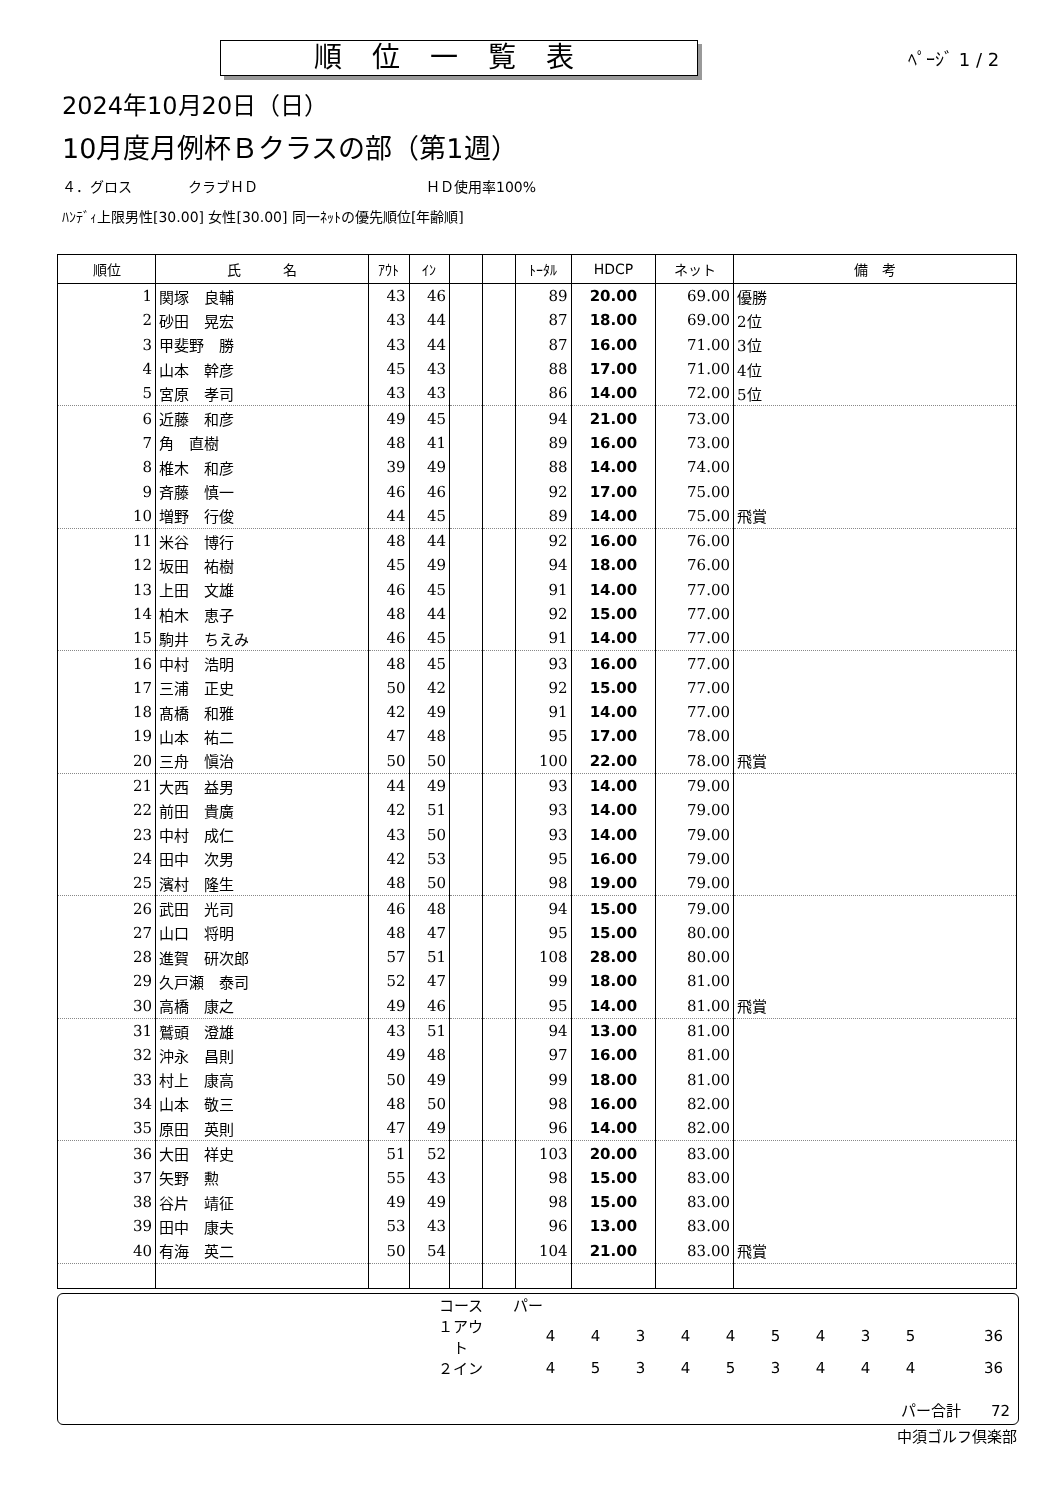順位一覧表
ﾍﾟｰｼﾞ 1 / 2
2024年10月20日（日）
10月度月例杯Ｂクラスの部（第1週）
４．グロス　　　　クラブＨＤ　　　　　　　　　　　　ＨＤ使用率100%
ﾊﾝﾃﾞｨ上限男性[30.00] 女性[30.00] 同一ﾈｯﾄの優先順位[年齢順]
| 順位 | 氏 名 | ｱｳﾄ | ｲﾝ | | | ﾄｰﾀﾙ | HDCP | ネット | 備 考 |
| --- | --- | --- | --- | --- | --- | --- | --- | --- | --- |
| 1 | 関塚 良輔 | 43 | 46 | | | 89 | 20.00 | 69.00 | 優勝 |
| 2 | 砂田 晃宏 | 43 | 44 | | | 87 | 18.00 | 69.00 | 2位 |
| 3 | 甲斐野 勝 | 43 | 44 | | | 87 | 16.00 | 71.00 | 3位 |
| 4 | 山本 幹彦 | 45 | 43 | | | 88 | 17.00 | 71.00 | 4位 |
| 5 | 宮原 孝司 | 43 | 43 | | | 86 | 14.00 | 72.00 | 5位 |
| 6 | 近藤 和彦 | 49 | 45 | | | 94 | 21.00 | 73.00 | |
| 7 | 角 直樹 | 48 | 41 | | | 89 | 16.00 | 73.00 | |
| 8 | 椎木 和彦 | 39 | 49 | | | 88 | 14.00 | 74.00 | |
| 9 | 斉藤 慎一 | 46 | 46 | | | 92 | 17.00 | 75.00 | |
| 10 | 増野 行俊 | 44 | 45 | | | 89 | 14.00 | 75.00 | 飛賞 |
| 11 | 米谷 博行 | 48 | 44 | | | 92 | 16.00 | 76.00 | |
| 12 | 坂田 祐樹 | 45 | 49 | | | 94 | 18.00 | 76.00 | |
| 13 | 上田 文雄 | 46 | 45 | | | 91 | 14.00 | 77.00 | |
| 14 | 柏木 恵子 | 48 | 44 | | | 92 | 15.00 | 77.00 | |
| 15 | 駒井 ちえみ | 46 | 45 | | | 91 | 14.00 | 77.00 | |
| 16 | 中村 浩明 | 48 | 45 | | | 93 | 16.00 | 77.00 | |
| 17 | 三浦 正史 | 50 | 42 | | | 92 | 15.00 | 77.00 | |
| 18 | 髙橋 和雅 | 42 | 49 | | | 91 | 14.00 | 77.00 | |
| 19 | 山本 祐二 | 47 | 48 | | | 95 | 17.00 | 78.00 | |
| 20 | 三舟 愼治 | 50 | 50 | | | 100 | 22.00 | 78.00 | 飛賞 |
| 21 | 大西 益男 | 44 | 49 | | | 93 | 14.00 | 79.00 | |
| 22 | 前田 貴廣 | 42 | 51 | | | 93 | 14.00 | 79.00 | |
| 23 | 中村 成仁 | 43 | 50 | | | 93 | 14.00 | 79.00 | |
| 24 | 田中 次男 | 42 | 53 | | | 95 | 16.00 | 79.00 | |
| 25 | 濱村 隆生 | 48 | 50 | | | 98 | 19.00 | 79.00 | |
| 26 | 武田 光司 | 46 | 48 | | | 94 | 15.00 | 79.00 | |
| 27 | 山口 将明 | 48 | 47 | | | 95 | 15.00 | 80.00 | |
| 28 | 進賀 研次郎 | 57 | 51 | | | 108 | 28.00 | 80.00 | |
| 29 | 久戸瀬 泰司 | 52 | 47 | | | 99 | 18.00 | 81.00 | |
| 30 | 高橋 康之 | 49 | 46 | | | 95 | 14.00 | 81.00 | 飛賞 |
| 31 | 鷲頭 澄雄 | 43 | 51 | | | 94 | 13.00 | 81.00 | |
| 32 | 沖永 昌則 | 49 | 48 | | | 97 | 16.00 | 81.00 | |
| 33 | 村上 康高 | 50 | 49 | | | 99 | 18.00 | 81.00 | |
| 34 | 山本 敬三 | 48 | 50 | | | 98 | 16.00 | 82.00 | |
| 35 | 原田 英則 | 47 | 49 | | | 96 | 14.00 | 82.00 | |
| 36 | 大田 祥史 | 51 | 52 | | | 103 | 20.00 | 83.00 | |
| 37 | 矢野 勲 | 55 | 43 | | | 98 | 15.00 | 83.00 | |
| 38 | 谷片 靖征 | 49 | 49 | | | 98 | 15.00 | 83.00 | |
| 39 | 田中 康夫 | 53 | 43 | | | 96 | 13.00 | 83.00 | |
| 40 | 有海 英二 | 50 | 54 | | | 104 | 21.00 | 83.00 | 飛賞 |
| コース | パー | | | | | | | | | | |
| １アウト | | 4 | 4 | 3 | 4 | 4 | 5 | 4 | 3 | 5 | 36 |
| ２イン | | 4 | 5 | 3 | 4 | 5 | 3 | 4 | 4 | 4 | 36 |
パー合計　　72
中須ゴルフ倶楽部